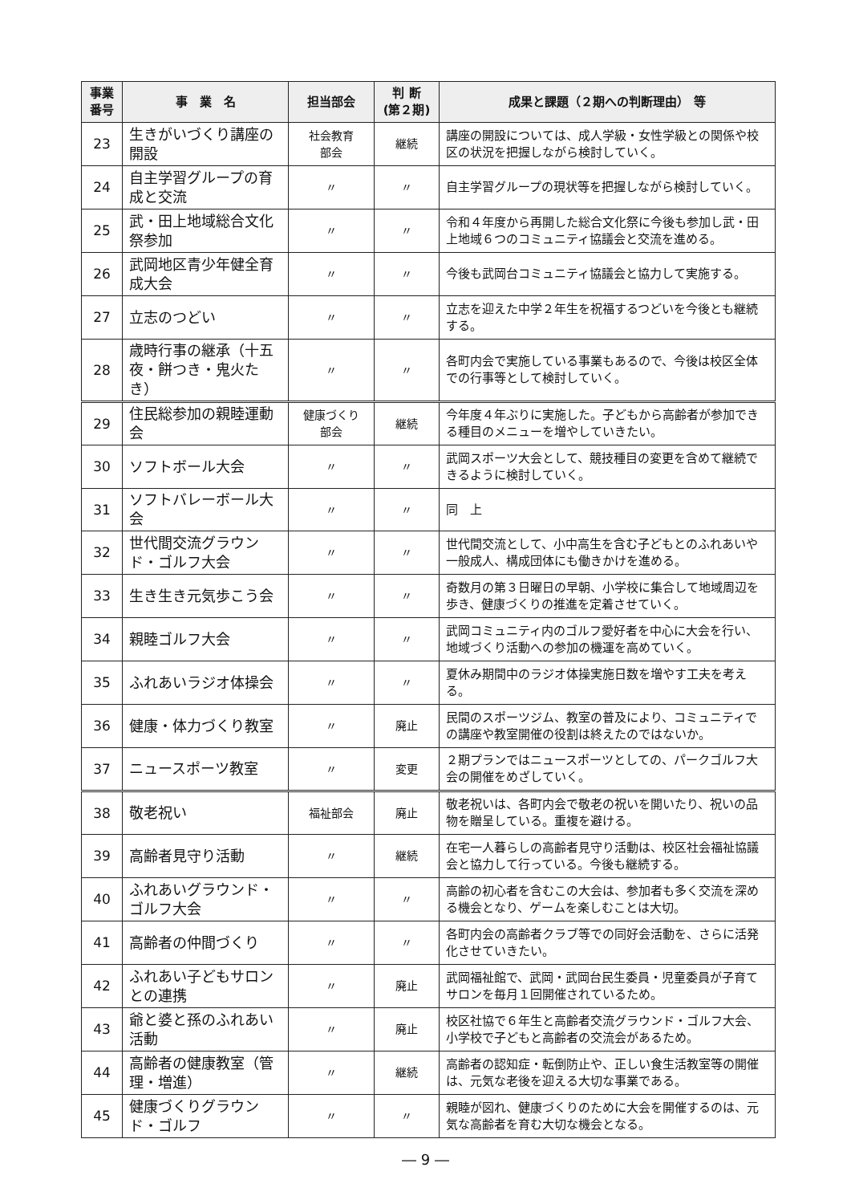| 事業 番号 | 事 業 名 | 担当部会 | 判 断 (第２期) | 成果と課題（２期への判断理由） 等 |
| --- | --- | --- | --- | --- |
| 23 | 生きがいづくり講座の開設 | 社会教育 部会 | 継続 | 講座の開設については、成人学級・女性学級との関係や校区の状況を把握しながら検討していく。 |
| 24 | 自主学習グループの育成と交流 | 〃 | 〃 | 自主学習グループの現状等を把握しながら検討していく。 |
| 25 | 武・田上地域総合文化祭参加 | 〃 | 〃 | 令和４年度から再開した総合文化祭に今後も参加し武・田上地域６つのコミュニティ協議会と交流を進める。 |
| 26 | 武岡地区青少年健全育成大会 | 〃 | 〃 | 今後も武岡台コミュニティ協議会と協力して実施する。 |
| 27 | 立志のつどい | 〃 | 〃 | 立志を迎えた中学２年生を祝福するつどいを今後とも継続する。 |
| 28 | 歳時行事の継承（十五夜・餅つき・鬼火たき） | 〃 | 〃 | 各町内会で実施している事業もあるので、今後は校区全体での行事等として検討していく。 |
| 29 | 住民総参加の親睦運動会 | 健康づくり 部会 | 継続 | 今年度４年ぶりに実施した。子どもから高齢者が参加できる種目のメニューを増やしていきたい。 |
| 30 | ソフトボール大会 | 〃 | 〃 | 武岡スポーツ大会として、競技種目の変更を含めて継続できるように検討していく。 |
| 31 | ソフトバレーボール大会 | 〃 | 〃 | 同 上 |
| 32 | 世代間交流グラウンド・ゴルフ大会 | 〃 | 〃 | 世代間交流として、小中高生を含む子どもとのふれあいや一般成人、構成団体にも働きかけを進める。 |
| 33 | 生き生き元気歩こう会 | 〃 | 〃 | 奇数月の第３日曜日の早朝、小学校に集合して地域周辺を歩き、健康づくりの推進を定着させていく。 |
| 34 | 親睦ゴルフ大会 | 〃 | 〃 | 武岡コミュニティ内のゴルフ愛好者を中心に大会を行い、地域づくり活動への参加の機運を高めていく。 |
| 35 | ふれあいラジオ体操会 | 〃 | 〃 | 夏休み期間中のラジオ体操実施日数を増やす工夫を考える。 |
| 36 | 健康・体力づくり教室 | 〃 | 廃止 | 民間のスポーツジム、教室の普及により、コミュニティでの講座や教室開催の役割は終えたのではないか。 |
| 37 | ニュースポーツ教室 | 〃 | 変更 | ２期プランではニュースポーツとしての、パークゴルフ大会の開催をめざしていく。 |
| 38 | 敬老祝い | 福祉部会 | 廃止 | 敬老祝いは、各町内会で敬老の祝いを開いたり、祝いの品物を贈呈している。重複を避ける。 |
| 39 | 高齢者見守り活動 | 〃 | 継続 | 在宅一人暮らしの高齢者見守り活動は、校区社会福祉協議会と協力して行っている。今後も継続する。 |
| 40 | ふれあいグラウンド・ゴルフ大会 | 〃 | 〃 | 高齢の初心者を含むこの大会は、参加者も多く交流を深める機会となり、ゲームを楽しむことは大切。 |
| 41 | 高齢者の仲間づくり | 〃 | 〃 | 各町内会の高齢者クラブ等での同好会活動を、さらに活発化させていきたい。 |
| 42 | ふれあい子どもサロンとの連携 | 〃 | 廃止 | 武岡福祉館で、武岡・武岡台民生委員・児童委員が子育てサロンを毎月１回開催されているため。 |
| 43 | 爺と婆と孫のふれあい活動 | 〃 | 廃止 | 校区社協で６年生と高齢者交流グラウンド・ゴルフ大会、小学校で子どもと高齢者の交流会があるため。 |
| 44 | 高齢者の健康教室（管理・増進） | 〃 | 継続 | 高齢者の認知症・転倒防止や、正しい食生活教室等の開催は、元気な老後を迎える大切な事業である。 |
| 45 | 健康づくりグラウンド・ゴルフ | 〃 | 〃 | 親睦が図れ、健康づくりのために大会を開催するのは、元気な高齢者を育む大切な機会となる。 |
― 9 ―